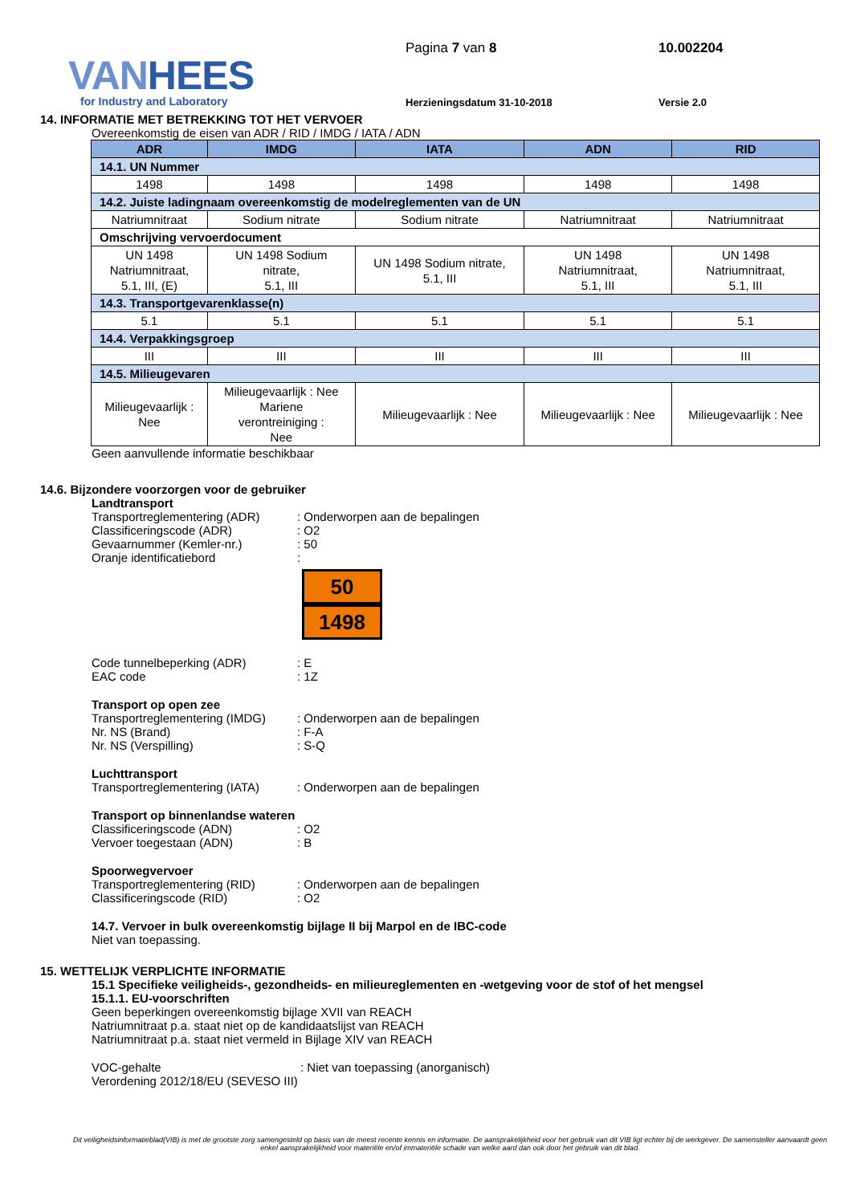VANHEES
for Industry and Laboratory
Pagina 7 van 8
Herzieningsdatum 31-10-2018
10.002204
Versie 2.0
14. INFORMATIE MET BETREKKING TOT HET VERVOER
Overeenkomstig de eisen van ADR / RID / IMDG / IATA / ADN
| ADR | IMDG | IATA | ADN | RID |
| --- | --- | --- | --- | --- |
| 14.1. UN Nummer | | | | |
| 1498 | 1498 | 1498 | 1498 | 1498 |
| 14.2. Juiste ladingnaam overeenkomstig de modelreglementen van de UN | | | | |
| Natriumnitraat | Sodium nitrate | Sodium nitrate | Natriumnitraat | Natriumnitraat |
| Omschrijving vervoerdocument | | | | |
| UN 1498 Natriumnitraat, 5.1, III, (E) | UN 1498 Sodium nitrate, 5.1, III | UN 1498 Sodium nitrate, 5.1, III | UN 1498 Natriumnitraat, 5.1, III | UN 1498 Natriumnitraat, 5.1, III |
| 14.3. Transportgevarenklasse(n) | | | | |
| 5.1 | 5.1 | 5.1 | 5.1 | 5.1 |
| 14.4. Verpakkingsgroep | | | | |
| III | III | III | III | III |
| 14.5. Milieugevaren | | | | |
| Milieugevaarlijk : Nee | Milieugevaarlijk : Nee Mariene verontreiniging : Nee | Milieugevaarlijk : Nee | Milieugevaarlijk : Nee | Milieugevaarlijk : Nee |
Geen aanvullende informatie beschikbaar
14.6. Bijzondere voorzorgen voor de gebruiker
Landtransport
Transportreglementering (ADR)
: Onderworpen aan de bepalingen
Classificeringscode (ADR) : O2
Gevaarnummer (Kemler-nr.) : 50
Oranje identificatiebord :
50
1498
Code tunnelbeperking (ADR) : E
EAC code : 1Z
Transport op open zee
Transportreglementering (IMDG)
: Onderworpen aan de bepalingen
Nr. NS (Brand) : F-A
Nr. NS (Verspilling) : S-Q
Luchttransport
Transportreglementering (IATA)
: Onderworpen aan de bepalingen
Transport op binnenlandse wateren
Classificeringscode (ADN) : O2
Vervoer toegestaan (ADN) : B
Spoorwegvervoer
Transportreglementering (RID)
: Onderworpen aan de bepalingen
Classificeringscode (RID) : O2
14.7. Vervoer in bulk overeenkomstig bijlage II bij Marpol en de IBC-code
Niet van toepassing.
15. WETTELIJK VERPLICHTE INFORMATIE
15.1 Specifieke veiligheids-, gezondheids- en milieureglementen en -wetgeving voor de stof of het mengsel
15.1.1. EU-voorschriften
Geen beperkingen overeenkomstig bijlage XVII van REACH
Natriumnitraat p.a. staat niet op de kandidaatslijst van REACH
Natriumnitraat p.a. staat niet vermeld in Bijlage XIV van REACH
VOC-gehalte : Niet van toepassing (anorganisch)
Verordening 2012/18/EU (SEVESO III)
Dit veiligheidsinformatieblad(VIB) is met de grootste zorg samengesteld op basis van de meest recente kennis en informatie. De aansprakelijkheid voor het gebruik van dit VIB ligt echter bij de werkgever. De samensteller aanvaardt geen enkel aansprakelijkheid voor materiële en/of immateriële schade van welke aard dan ook door het gebruik van dit blad.